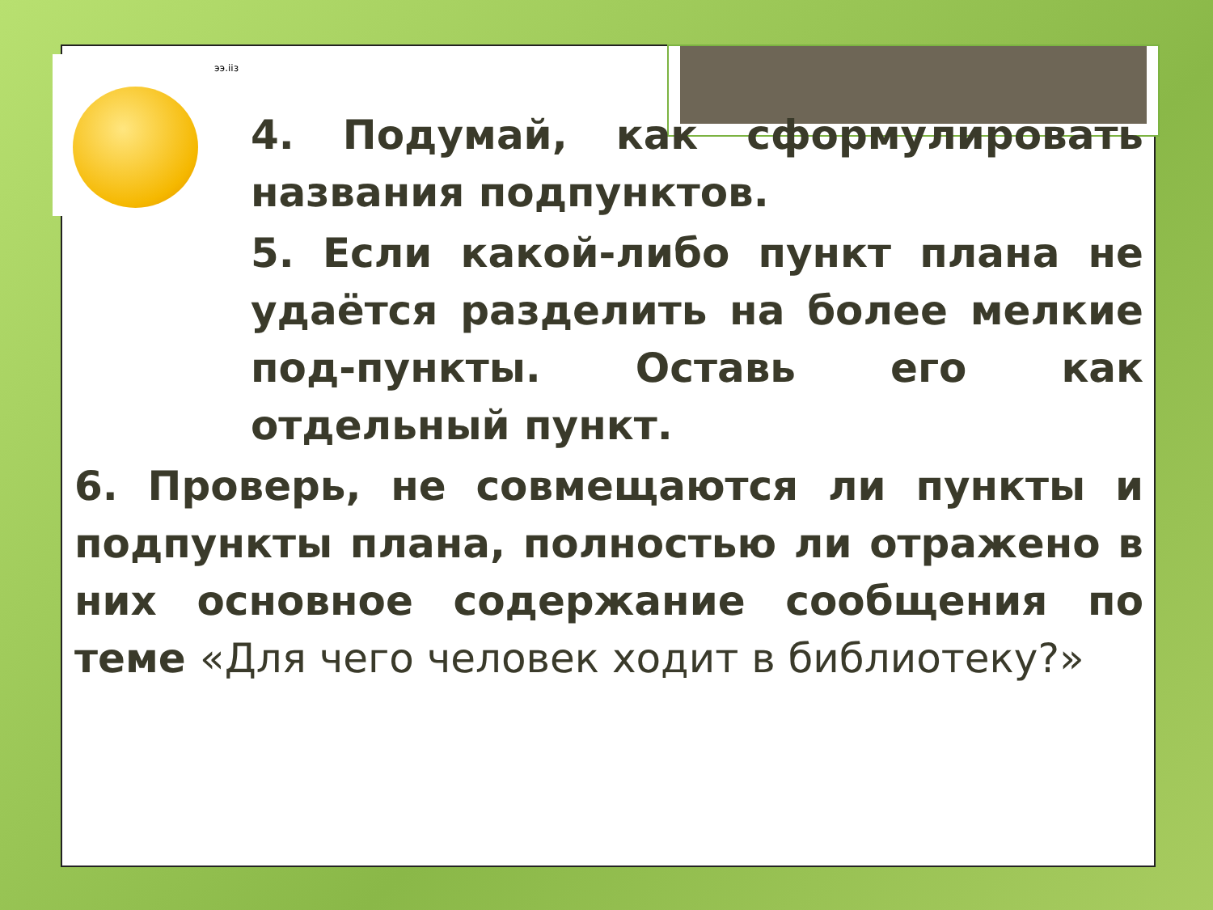ээ.ііз
4. Подумай, как сформулировать названия подпунктов.
5. Если какой-либо пункт плана не удаётся разделить на более мелкие под-пункты. Оставь его как отдельный пункт.
6. Проверь, не совмещаются ли пункты и подпункты плана, полностью ли отражено в них основное содержание сообщения по теме «Для чего человек ходит в библиотеку?»